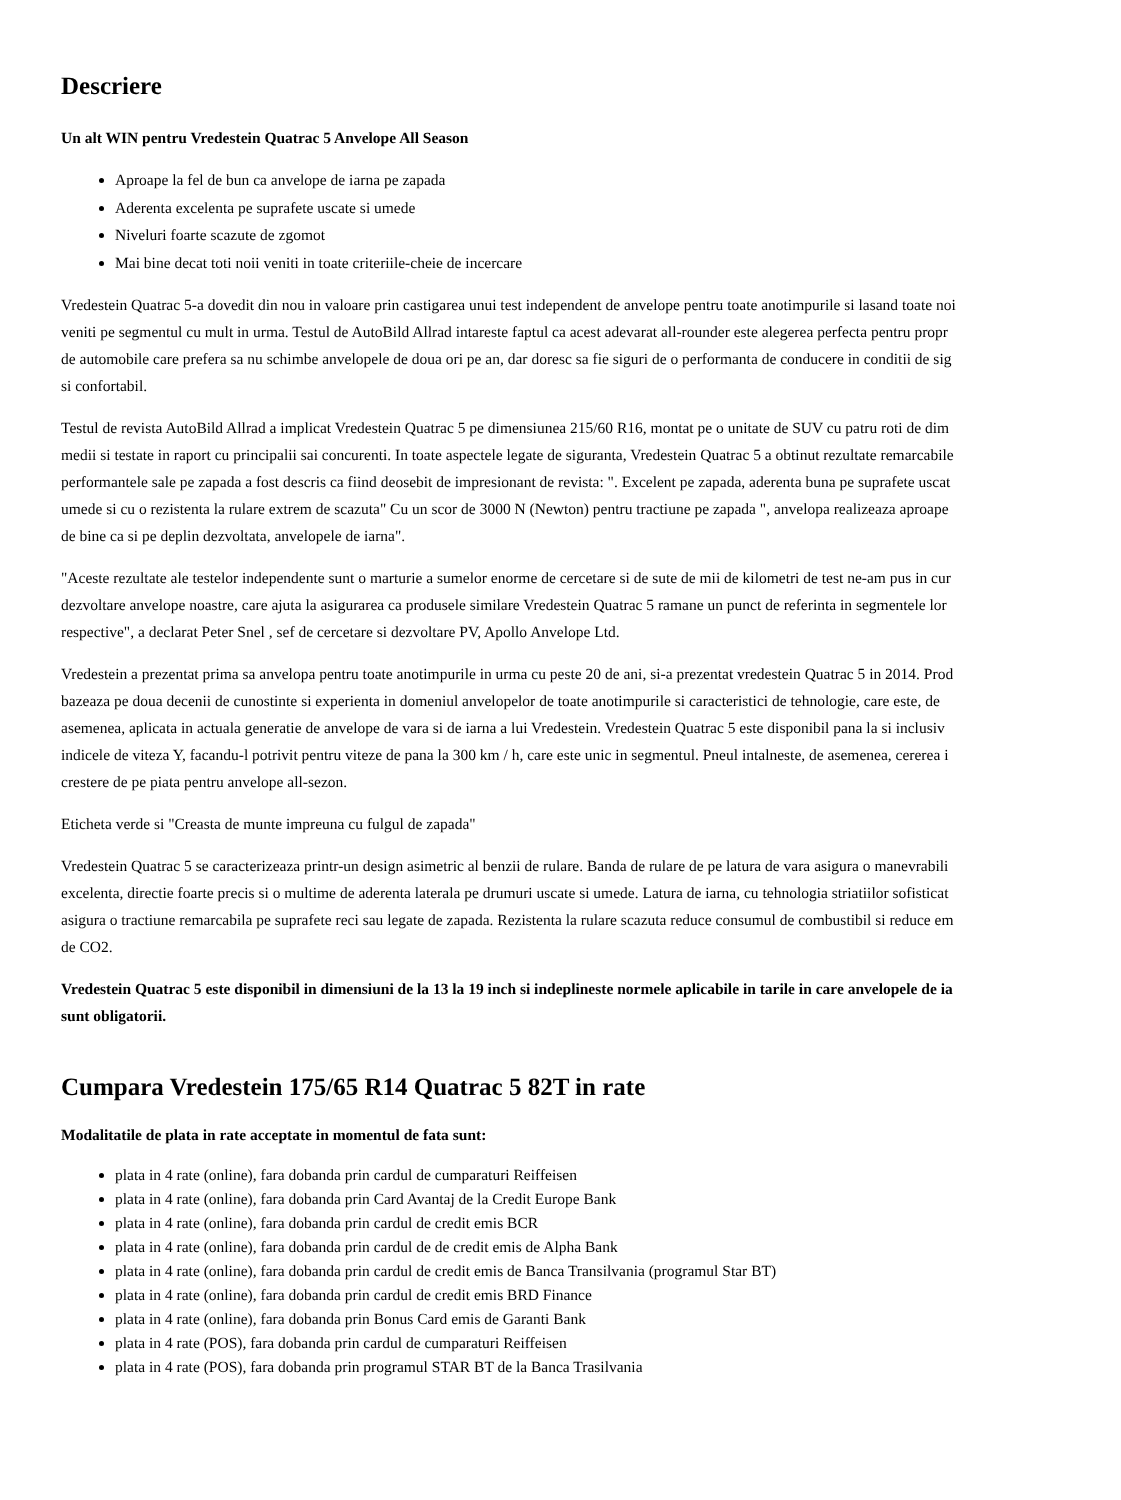Descriere
Un alt WIN pentru Vredestein Quatrac 5 Anvelope All Season
Aproape la fel de bun ca anvelope de iarna pe zapada
Aderenta excelenta pe suprafete uscate si umede
Niveluri foarte scazute de zgomot
Mai bine decat toti noii veniti in toate criteriile-cheie de incercare
Vredestein Quatrac 5-a dovedit din nou in valoare prin castigarea unui test independent de anvelope pentru toate anotimpurile si lasand toate noi
veniti pe segmentul cu mult in urma. Testul de AutoBild Allrad intareste faptul ca acest adevarat all-rounder este alegerea perfecta pentru propr
de automobile care prefera sa nu schimbe anvelopele de doua ori pe an, dar doresc sa fie siguri de o performanta de conducere in conditii de sig
si confortabil.
Testul de revista AutoBild Allrad a implicat Vredestein Quatrac 5 pe dimensiunea 215/60 R16, montat pe o unitate de SUV cu patru roti de dim
medii si testate in raport cu principalii sai concurenti. In toate aspectele legate de siguranta, Vredestein Quatrac 5 a obtinut rezultate remarcabile
performantele sale pe zapada a fost descris ca fiind deosebit de impresionant de revista: ". Excelent pe zapada, aderenta buna pe suprafete uscat
umede si cu o rezistenta la rulare extrem de scazuta" Cu un scor de 3000 N (Newton) pentru tractiune pe zapada ", anvelopa realizeaza aproape
de bine ca si pe deplin dezvoltata, anvelopele de iarna".
"Aceste rezultate ale testelor independente sunt o marturie a sumelor enorme de cercetare si de sute de mii de kilometri de test ne-am pus in cur
dezvoltare anvelope noastre, care ajuta la asigurarea ca produsele similare Vredestein Quatrac 5 ramane un punct de referinta in segmentele lor
respective", a declarat Peter Snel , sef de cercetare si dezvoltare PV, Apollo Anvelope Ltd.
Vredestein a prezentat prima sa anvelopa pentru toate anotimpurile in urma cu peste 20 de ani, si-a prezentat vredestein Quatrac 5 in 2014. Prod
bazeaza pe doua decenii de cunostinte si experienta in domeniul anvelopelor de toate anotimpurile si caracteristici de tehnologie, care este, de
asemenea, aplicata in actuala generatie de anvelope de vara si de iarna a lui Vredestein. Vredestein Quatrac 5 este disponibil pana la si inclusiv
indicele de viteza Y, facandu-l potrivit pentru viteze de pana la 300 km / h, care este unic in segmentul. Pneul intalneste, de asemenea, cererea i
crestere de pe piata pentru anvelope all-sezon.
Eticheta verde si "Creasta de munte impreuna cu fulgul de zapada"
Vredestein Quatrac 5 se caracterizeaza printr-un design asimetric al benzii de rulare. Banda de rulare de pe latura de vara asigura o manevrabili
excelenta, directie foarte precis si o multime de aderenta laterala pe drumuri uscate si umede. Latura de iarna, cu tehnologia striatiilor sofisticat
asigura o tractiune remarcabila pe suprafete reci sau legate de zapada. Rezistenta la rulare scazuta reduce consumul de combustibil si reduce em
de CO2.
Vredestein Quatrac 5 este disponibil in dimensiuni de la 13 la 19 inch si indeplineste normele aplicabile in tarile in care anvelopele de ia
sunt obligatorii.
Cumpara Vredestein 175/65 R14 Quatrac 5 82T in rate
Modalitatile de plata in rate acceptate in momentul de fata sunt:
plata in 4 rate (online), fara dobanda prin cardul de cumparaturi Reiffeisen
plata in 4 rate (online), fara dobanda prin Card Avantaj de la Credit Europe Bank
plata in 4 rate (online), fara dobanda prin cardul de credit emis BCR
plata in 4 rate (online), fara dobanda prin cardul de de credit emis de Alpha Bank
plata in 4 rate (online), fara dobanda prin cardul de credit emis de Banca Transilvania (programul Star BT)
plata in 4 rate (online), fara dobanda prin cardul de credit emis BRD Finance
plata in 4 rate (online), fara dobanda prin Bonus Card emis de Garanti Bank
plata in 4 rate (POS), fara dobanda prin cardul de cumparaturi Reiffeisen
plata in 4 rate (POS), fara dobanda prin programul STAR BT de la Banca Trasilvania